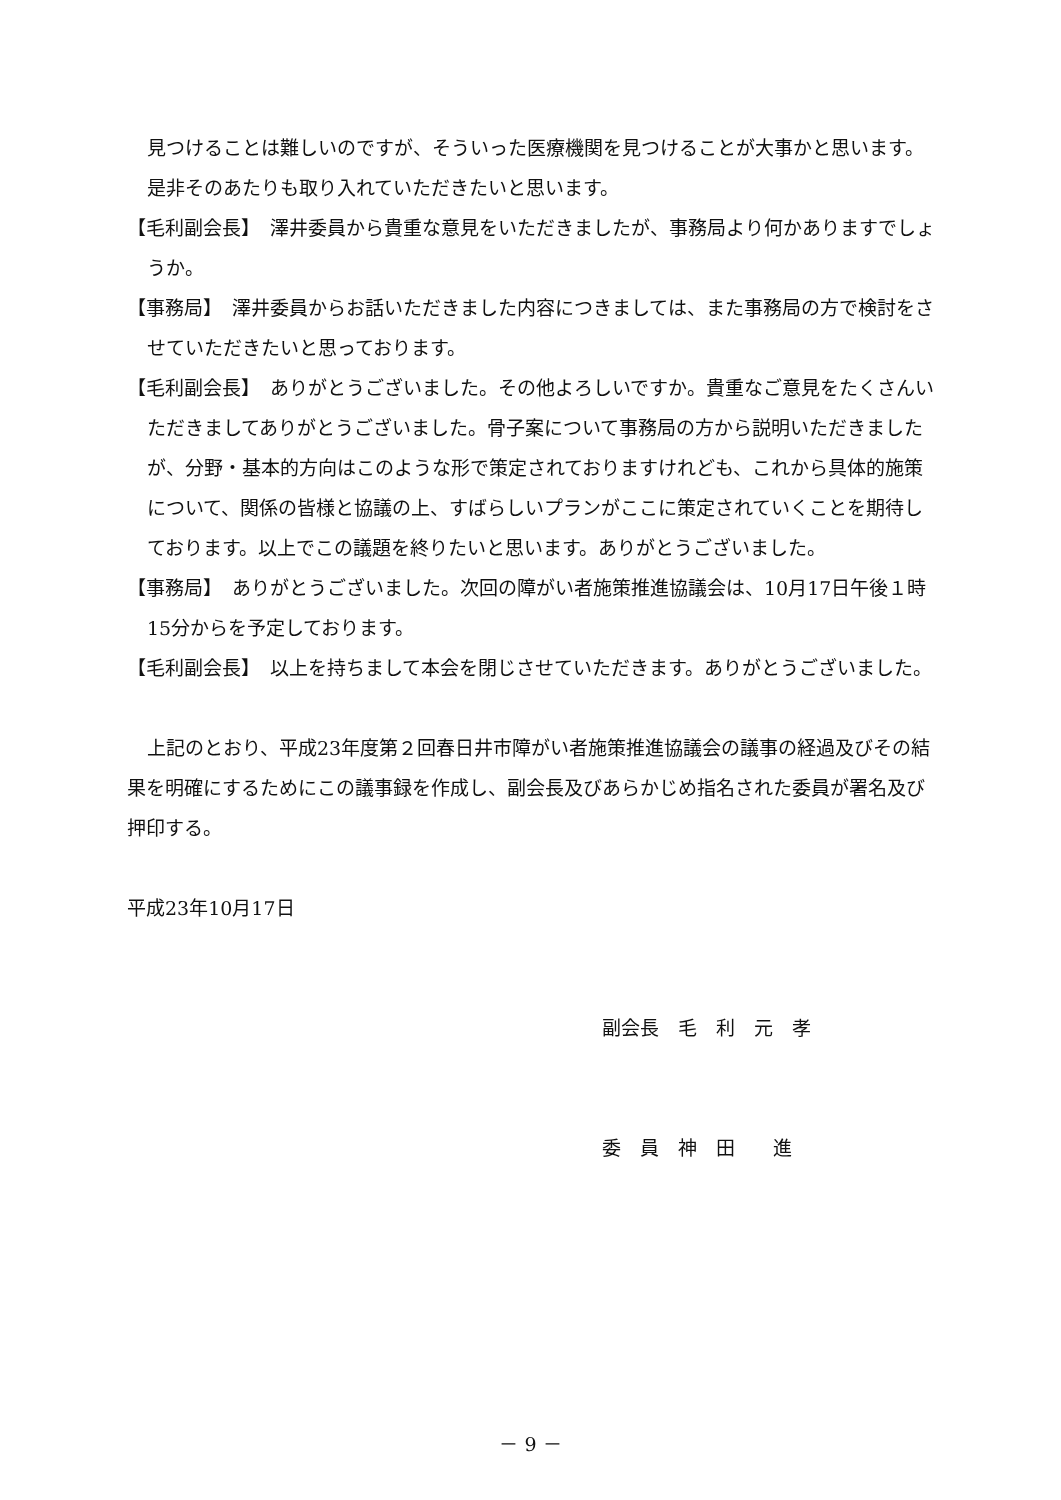見つけることは難しいのですが、そういった医療機関を見つけることが大事かと思います。是非そのあたりも取り入れていただきたいと思います。
【毛利副会長】　澤井委員から貴重な意見をいただきましたが、事務局より何かありますでしょうか。
【事務局】　澤井委員からお話いただきました内容につきましては、また事務局の方で検討をさせていただきたいと思っております。
【毛利副会長】　ありがとうございました。その他よろしいですか。貴重なご意見をたくさんいただきましてありがとうございました。骨子案について事務局の方から説明いただきましたが、分野・基本的方向はこのような形で策定されておりますけれども、これから具体的施策について、関係の皆様と協議の上、すばらしいプランがここに策定されていくことを期待しております。以上でこの議題を終りたいと思います。ありがとうございました。
【事務局】　ありがとうございました。次回の障がい者施策推進協議会は、10月17日午後１時15分からを予定しております。
【毛利副会長】　以上を持ちまして本会を閉じさせていただきます。ありがとうございました。
上記のとおり、平成23年度第２回春日井市障がい者施策推進協議会の議事の経過及びその結果を明確にするためにこの議事録を作成し、副会長及びあらかじめ指名された委員が署名及び押印する。
平成23年10月17日
副会長　毛　利　元　孝
委　員　神　田　　進
－ 9 －